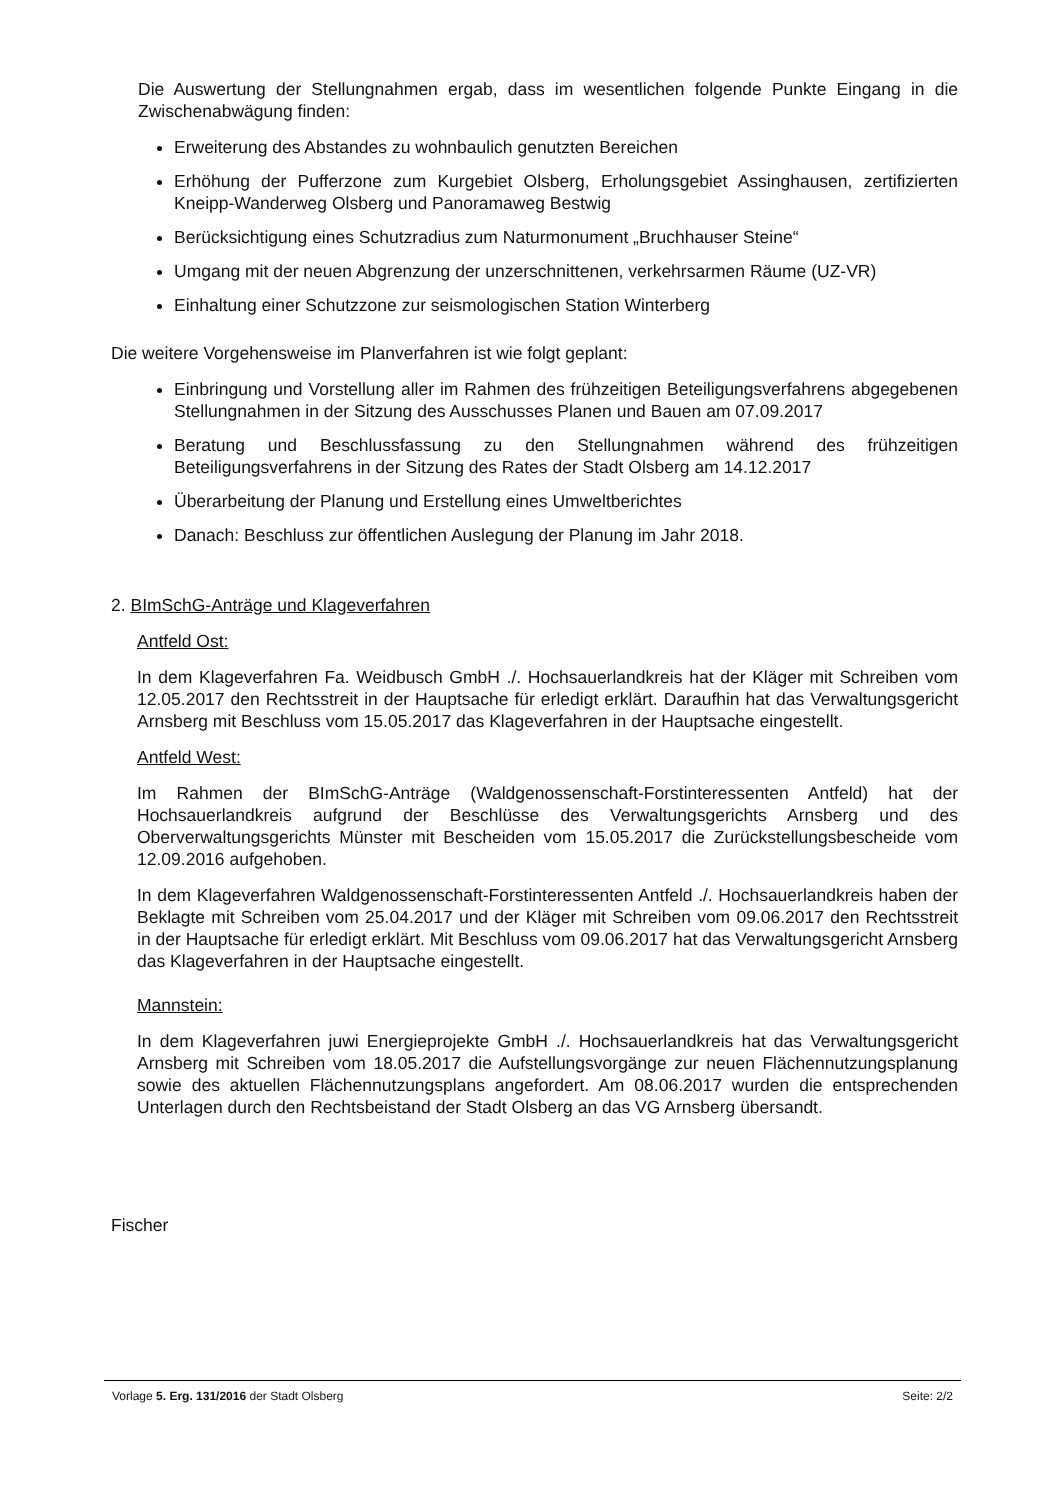Die Auswertung der Stellungnahmen ergab, dass im wesentlichen folgende Punkte Eingang in die Zwischenabwägung finden:
Erweiterung des Abstandes zu wohnbaulich genutzten Bereichen
Erhöhung der Pufferzone zum Kurgebiet Olsberg, Erholungsgebiet Assinghausen, zertifizierten Kneipp-Wanderweg Olsberg und Panoramaweg Bestwig
Berücksichtigung eines Schutzradius zum Naturmonument „Bruchhauser Steine“
Umgang mit der neuen Abgrenzung der unzerschnittenen, verkehrsarmen Räume (UZ-VR)
Einhaltung einer Schutzzone zur seismologischen Station Winterberg
Die weitere Vorgehensweise im Planverfahren ist wie folgt geplant:
Einbringung und Vorstellung aller im Rahmen des frühzeitigen Beteiligungsverfahrens abgegebenen Stellungnahmen in der Sitzung des Ausschusses Planen und Bauen am 07.09.2017
Beratung und Beschlussfassung zu den Stellungnahmen während des frühzeitigen Beteiligungsverfahrens in der Sitzung des Rates der Stadt Olsberg am 14.12.2017
Überarbeitung der Planung und Erstellung eines Umweltberichtes
Danach: Beschluss zur öffentlichen Auslegung der Planung im Jahr 2018.
2. BImSchG-Anträge und Klageverfahren
Antfeld Ost:
In dem Klageverfahren Fa. Weidbusch GmbH ./. Hochsauerlandkreis hat der Kläger mit Schreiben vom 12.05.2017 den Rechtsstreit in der Hauptsache für erledigt erklärt. Daraufhin hat das Verwaltungsgericht Arnsberg mit Beschluss vom 15.05.2017 das Klageverfahren in der Hauptsache eingestellt.
Antfeld West:
Im Rahmen der BImSchG-Anträge (Waldgenossenschaft-Forstinteressenten Antfeld) hat der Hochsauerlandkreis aufgrund der Beschlüsse des Verwaltungsgerichts Arnsberg und des Oberverwaltungsgerichts Münster mit Bescheiden vom 15.05.2017 die Zurückstellungsbescheide vom 12.09.2016 aufgehoben.
In dem Klageverfahren Waldgenossenschaft-Forstinteressenten Antfeld ./. Hochsauerlandkreis haben der Beklagte mit Schreiben vom 25.04.2017 und der Kläger mit Schreiben vom 09.06.2017 den Rechtsstreit in der Hauptsache für erledigt erklärt. Mit Beschluss vom 09.06.2017 hat das Verwaltungsgericht Arnsberg das Klageverfahren in der Hauptsache eingestellt.
Mannstein:
In dem Klageverfahren juwi Energieprojekte GmbH ./. Hochsauerlandkreis hat das Verwaltungsgericht Arnsberg mit Schreiben vom 18.05.2017 die Aufstellungsvorgänge zur neuen Flächennutzungsplanung sowie des aktuellen Flächennutzungsplans angefordert. Am 08.06.2017 wurden die entsprechenden Unterlagen durch den Rechtsbeistand der Stadt Olsberg an das VG Arnsberg übersandt.
Fischer
Vorlage 5. Erg. 131/2016 der Stadt Olsberg Seite: 2/2